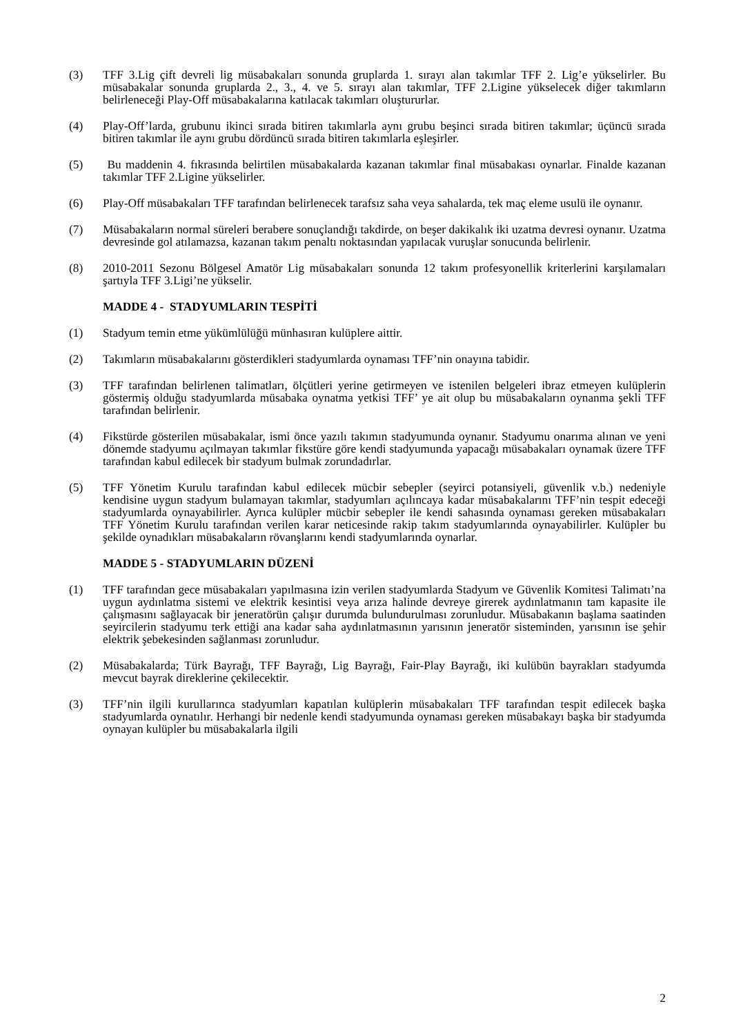(3) TFF 3.Lig çift devreli lig müsabakaları sonunda gruplarda 1. sırayı alan takımlar TFF 2. Lig’e yükselirler. Bu müsabakalar sonunda gruplarda 2., 3., 4. ve 5. sırayı alan takımlar, TFF 2.Ligine yükselecek diğer takımların belirleneceği Play-Off müsabakalarına katılacak takımları oluştururlar.
(4) Play-Off’larda, grubunu ikinci sırada bitiren takımlarla aynı grubu beşinci sırada bitiren takımlar; üçüncü sırada bitiren takımlar ile aynı grubu dördüncü sırada bitiren takımlarla eşleşirler.
(5) Bu maddenin 4. fıkrasında belirtilen müsabakalarda kazanan takımlar final müsabakası oynarlar. Finalde kazanan takımlar TFF 2.Ligine yükselirler.
(6) Play-Off müsabakaları TFF tarafından belirlenecek tarafsız saha veya sahalarda, tek maç eleme usulü ile oynanır.
(7) Müsabakaların normal süreleri berabere sonuçlandığı takdirde, on beşer dakikalık iki uzatma devresi oynanır. Uzatma devresinde gol atılamazsa, kazanan takım penaltı noktasından yapılacak vuruşlar sonucunda belirlenir.
(8) 2010-2011 Sezonu Bölgesel Amatör Lig müsabakaları sonunda 12 takım profesyonellik kriterlerini karşılamaları şartıyla TFF 3.Ligi’ne yükselir.
MADDE 4 - STADYUMLARIN TESPİTİ
(1) Stadyum temin etme yükümlülüğü münhasıran kulüplere aittir.
(2) Takımların müsabakalarını gösterdikleri stadyumlarda oynaması TFF’nin onayına tabidir.
(3) TFF tarafından belirlenen talimatları, ölçütleri yerine getirmeyen ve istenilen belgeleri ibraz etmeyen kulüplerin göstermiş olduğu stadyumlarda müsabaka oynatma yetkisi TFF’ ye ait olup bu müsabakaların oynanma şekli TFF tarafından belirlenir.
(4) Fikstürde gösterilen müsabakalar, ismi önce yazılı takımın stadyumunda oynanır. Stadyumu onarıma alınan ve yeni dönemde stadyumu açılmayan takımlar fikstüre göre kendi stadyumunda yapacağı müsabakaları oynamak üzere TFF tarafından kabul edilecek bir stadyum bulmak zorundadırlar.
(5) TFF Yönetim Kurulu tarafından kabul edilecek mücbir sebepler (seyirci potansiyeli, güvenlik v.b.) nedeniyle kendisine uygun stadyum bulamayan takımlar, stadyumları açılıncaya kadar müsabakalarını TFF’nin tespit edeceği stadyumlarda oynayabilirler. Ayrıca kulüpler mücbir sebepler ile kendi sahasında oynaması gereken müsabakaları TFF Yönetim Kurulu tarafından verilen karar neticesinde rakip takım stadyumlarında oynayabilirler. Kulüpler bu şekilde oynadıkları müsabakaların rövanşlarını kendi stadyumlarında oynarlar.
MADDE 5 - STADYUMLARIN DÜZENİ
(1) TFF tarafından gece müsabakaları yapılmasına izin verilen stadyumlarda Stadyum ve Güvenlik Komitesi Talimatı’na uygun aydınlatma sistemi ve elektrik kesintisi veya arıza halinde devreye girerek aydınlatmanın tam kapasite ile çalışmasını sağlayacak bir jeneratörün çalışır durumda bulundurulması zorunludur. Müsabakanın başlama saatinden seyircilerin stadyumu terk ettiği ana kadar saha aydınlatmasının yarısının jeneratör sisteminden, yarısının ise şehir elektrik şebekesinden sağlanması zorunludur.
(2) Müsabakalarda; Türk Bayrağı, TFF Bayrağı, Lig Bayrağı, Fair-Play Bayrağı, iki kulübün bayrakları stadyumda mevcut bayrak direklerine çekilecektir.
(3) TFF’nin ilgili kurullarınca stadyumları kapatılan kulüplerin müsabakaları TFF tarafından tespit edilecek başka stadyumlarda oynatılır. Herhangi bir nedenle kendi stadyumunda oynaması gereken müsabakayı başka bir stadyumda oynayan kulüpler bu müsabakalarla ilgili
2